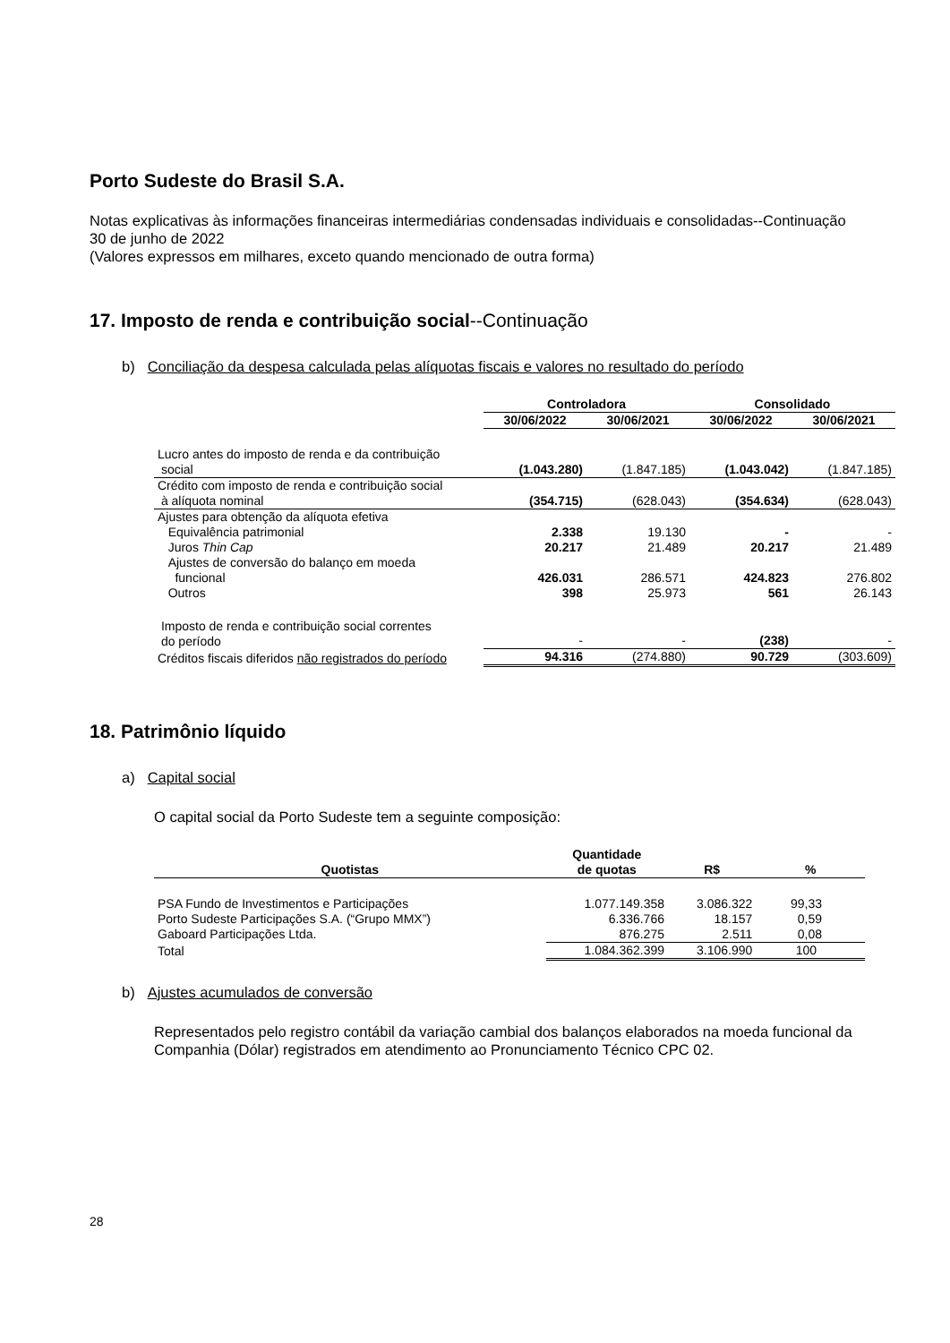Porto Sudeste do Brasil S.A.
Notas explicativas às informações financeiras intermediárias condensadas individuais e consolidadas--Continuação
30 de junho de 2022
(Valores expressos em milhares, exceto quando mencionado de outra forma)
17. Imposto de renda e contribuição social--Continuação
b) Conciliação da despesa calculada pelas alíquotas fiscais e valores no resultado do período
| | Controladora | | Consolidado | |
| | 30/06/2022 | 30/06/2021 | 30/06/2022 | 30/06/2021 |
| Lucro antes do imposto de renda e da contribuição social | (1.043.280) | (1.847.185) | (1.043.042) | (1.847.185) |
| Crédito com imposto de renda e contribuição social à alíquota nominal | (354.715) | (628.043) | (354.634) | (628.043) |
| Ajustes para obtenção da alíquota efetiva | | | | |
| Equivalência patrimonial | 2.338 | 19.130 | - | - |
| Juros Thin Cap | 20.217 | 21.489 | 20.217 | 21.489 |
| Ajustes de conversão do balanço em moeda funcional | 426.031 | 286.571 | 424.823 | 276.802 |
| Outros | 398 | 25.973 | 561 | 26.143 |
| Imposto de renda e contribuição social correntes do período | - | - | (238) | - |
| Créditos fiscais diferidos não registrados do período | 94.316 | (274.880) | 90.729 | (303.609) |
18. Patrimônio líquido
a) Capital social
O capital social da Porto Sudeste tem a seguinte composição:
| Quotistas | Quantidade de quotas | R$ | % |
| --- | --- | --- | --- |
| PSA Fundo de Investimentos e Participações | 1.077.149.358 | 3.086.322 | 99,33 |
| Porto Sudeste Participações S.A. (“Grupo MMX”) | 6.336.766 | 18.157 | 0,59 |
| Gaboard Participações Ltda. | 876.275 | 2.511 | 0,08 |
| Total | 1.084.362.399 | 3.106.990 | 100 |
b) Ajustes acumulados de conversão
Representados pelo registro contábil da variação cambial dos balanços elaborados na moeda funcional da Companhia (Dólar) registrados em atendimento ao Pronunciamento Técnico CPC 02.
28